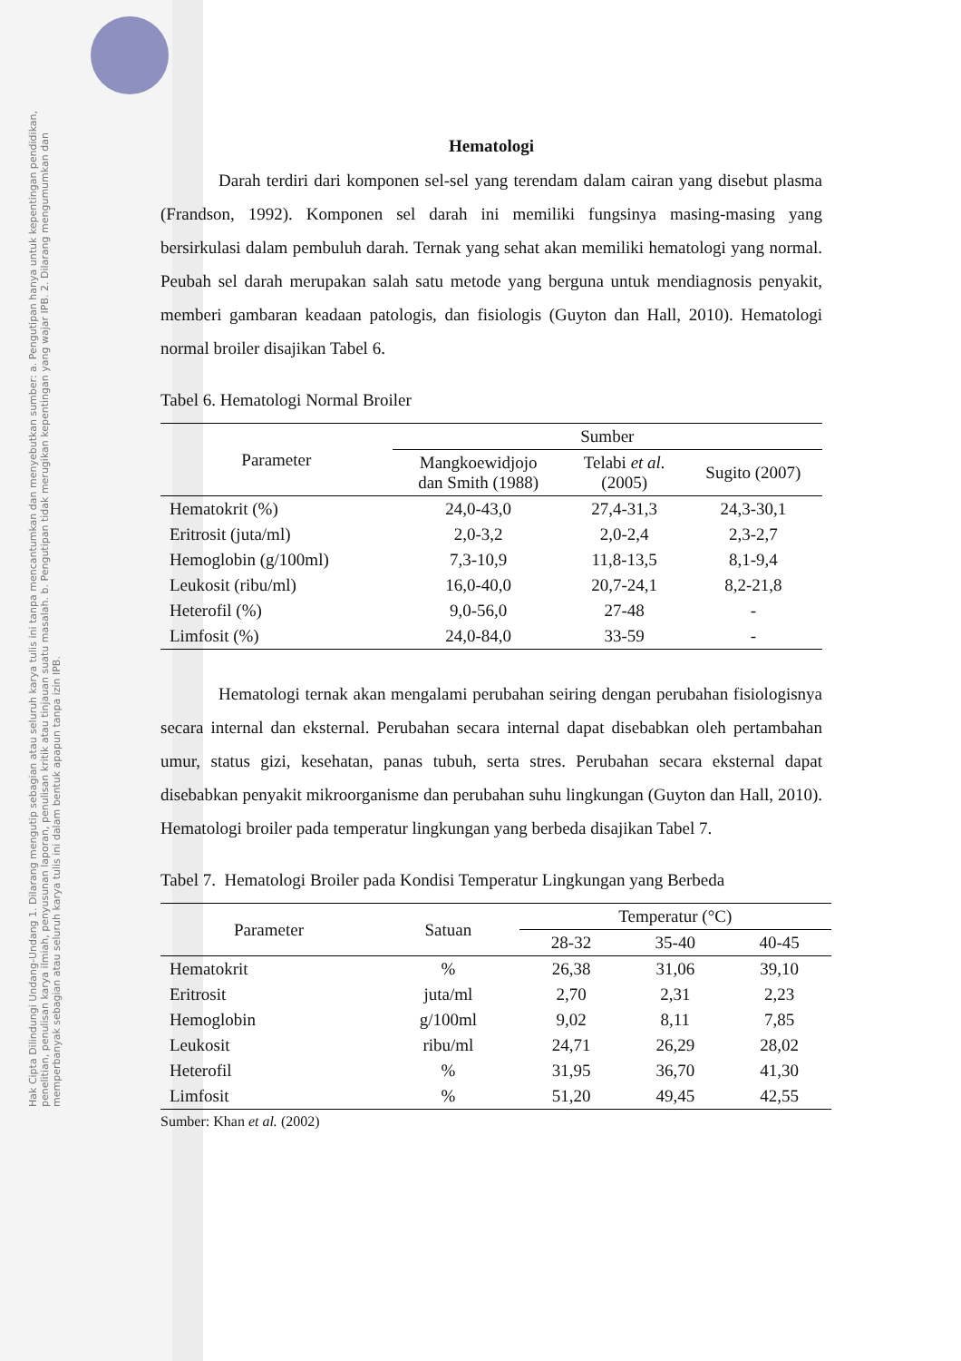Hak Cipta Dilindungi Undang-Undang 1. Dilarang mengutip sebagian atau seluruh karya tulis ini tanpa mencantumkan dan menyebutkan sumber: a. Pengutipan hanya untuk kepentingan pendidikan, penelitian, penulisan karya ilmiah, penyusunan laporan, penulisan kritik atau tinjauan suatu masalah. b. Pengutipan tidak merugikan kepentingan yang wajar IPB. 2. Dilarang mengumumkan dan memperbanyak sebagian atau seluruh karya tulis ini dalam bentuk apapun tanpa izin IPB.
Hematologi
Darah terdiri dari komponen sel-sel yang terendam dalam cairan yang disebut plasma (Frandson, 1992). Komponen sel darah ini memiliki fungsinya masing-masing yang bersirkulasi dalam pembuluh darah. Ternak yang sehat akan memiliki hematologi yang normal. Peubah sel darah merupakan salah satu metode yang berguna untuk mendiagnosis penyakit, memberi gambaran keadaan patologis, dan fisiologis (Guyton dan Hall, 2010). Hematologi normal broiler disajikan Tabel 6.
Tabel 6. Hematologi Normal Broiler
| Parameter | Sumber | | |
| --- | --- | --- | --- |
| | Mangkoewidjojo dan Smith (1988) | Telabi et al. (2005) | Sugito (2007) |
| Hematokrit (%) | 24,0-43,0 | 27,4-31,3 | 24,3-30,1 |
| Eritrosit (juta/ml) | 2,0-3,2 | 2,0-2,4 | 2,3-2,7 |
| Hemoglobin (g/100ml) | 7,3-10,9 | 11,8-13,5 | 8,1-9,4 |
| Leukosit (ribu/ml) | 16,0-40,0 | 20,7-24,1 | 8,2-21,8 |
| Heterofil (%) | 9,0-56,0 | 27-48 | - |
| Limfosit (%) | 24,0-84,0 | 33-59 | - |
Hematologi ternak akan mengalami perubahan seiring dengan perubahan fisiologisnya secara internal dan eksternal. Perubahan secara internal dapat disebabkan oleh pertambahan umur, status gizi, kesehatan, panas tubuh, serta stres. Perubahan secara eksternal dapat disebabkan penyakit mikroorganisme dan perubahan suhu lingkungan (Guyton dan Hall, 2010). Hematologi broiler pada temperatur lingkungan yang berbeda disajikan Tabel 7.
Tabel 7. Hematologi Broiler pada Kondisi Temperatur Lingkungan yang Berbeda
| Parameter | Satuan | Temperatur (°C) | | |
| --- | --- | --- | --- | --- |
| | | 28-32 | 35-40 | 40-45 |
| Hematokrit | % | 26,38 | 31,06 | 39,10 |
| Eritrosit | juta/ml | 2,70 | 2,31 | 2,23 |
| Hemoglobin | g/100ml | 9,02 | 8,11 | 7,85 |
| Leukosit | ribu/ml | 24,71 | 26,29 | 28,02 |
| Heterofil | % | 31,95 | 36,70 | 41,30 |
| Limfosit | % | 51,20 | 49,45 | 42,55 |
Sumber: Khan et al. (2002)